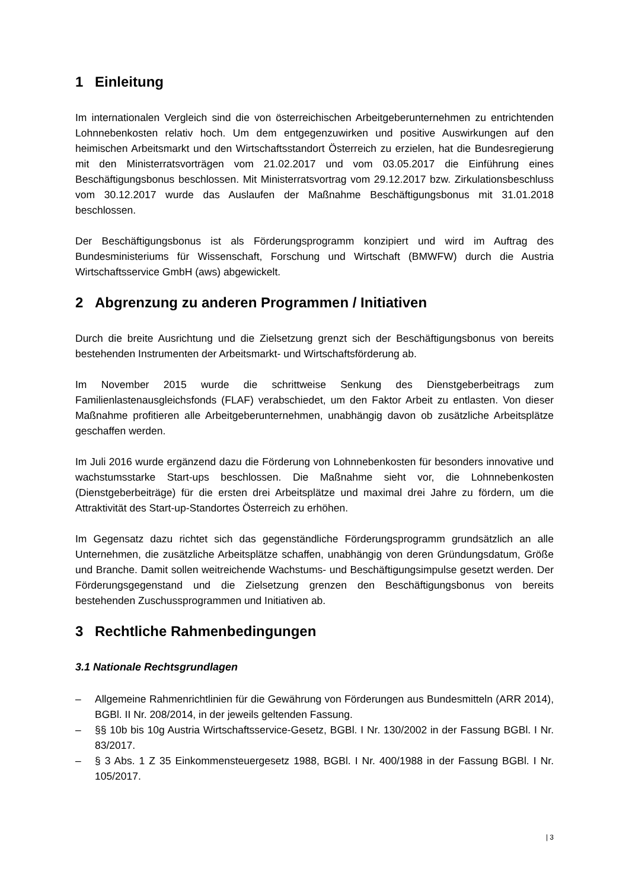1 Einleitung
Im internationalen Vergleich sind die von österreichischen Arbeitgeberunternehmen zu entrichtenden Lohnnebenkosten relativ hoch. Um dem entgegenzuwirken und positive Auswirkungen auf den heimischen Arbeitsmarkt und den Wirtschaftsstandort Österreich zu erzielen, hat die Bundesregierung mit den Ministerratsvorträgen vom 21.02.2017 und vom 03.05.2017 die Einführung eines Beschäftigungsbonus beschlossen. Mit Ministerratsvortrag vom 29.12.2017 bzw. Zirkulationsbeschluss vom 30.12.2017 wurde das Auslaufen der Maßnahme Beschäftigungsbonus mit 31.01.2018 beschlossen.
Der Beschäftigungsbonus ist als Förderungsprogramm konzipiert und wird im Auftrag des Bundesministeriums für Wissenschaft, Forschung und Wirtschaft (BMWFW) durch die Austria Wirtschaftsservice GmbH (aws) abgewickelt.
2 Abgrenzung zu anderen Programmen / Initiativen
Durch die breite Ausrichtung und die Zielsetzung grenzt sich der Beschäftigungsbonus von bereits bestehenden Instrumenten der Arbeitsmarkt- und Wirtschaftsförderung ab.
Im November 2015 wurde die schrittweise Senkung des Dienstgeberbeitrags zum Familienlastenausgleichsfonds (FLAF) verabschiedet, um den Faktor Arbeit zu entlasten. Von dieser Maßnahme profitieren alle Arbeitgeberunternehmen, unabhängig davon ob zusätzliche Arbeitsplätze geschaffen werden.
Im Juli 2016 wurde ergänzend dazu die Förderung von Lohnnebenkosten für besonders innovative und wachstumsstarke Start-ups beschlossen. Die Maßnahme sieht vor, die Lohnnebenkosten (Dienstgeberbeiträge) für die ersten drei Arbeitsplätze und maximal drei Jahre zu fördern, um die Attraktivität des Start-up-Standortes Österreich zu erhöhen.
Im Gegensatz dazu richtet sich das gegenständliche Förderungsprogramm grundsätzlich an alle Unternehmen, die zusätzliche Arbeitsplätze schaffen, unabhängig von deren Gründungsdatum, Größe und Branche. Damit sollen weitreichende Wachstums- und Beschäftigungsimpulse gesetzt werden. Der Förderungsgegenstand und die Zielsetzung grenzen den Beschäftigungsbonus von bereits bestehenden Zuschussprogrammen und Initiativen ab.
3 Rechtliche Rahmenbedingungen
3.1 Nationale Rechtsgrundlagen
– Allgemeine Rahmenrichtlinien für die Gewährung von Förderungen aus Bundesmitteln (ARR 2014), BGBl. II Nr. 208/2014, in der jeweils geltenden Fassung.
– §§ 10b bis 10g Austria Wirtschaftsservice-Gesetz, BGBl. I Nr. 130/2002 in der Fassung BGBl. I Nr. 83/2017.
– § 3 Abs. 1 Z 35 Einkommensteuergesetz 1988, BGBl. I Nr. 400/1988 in der Fassung BGBl. I Nr. 105/2017.
| 3